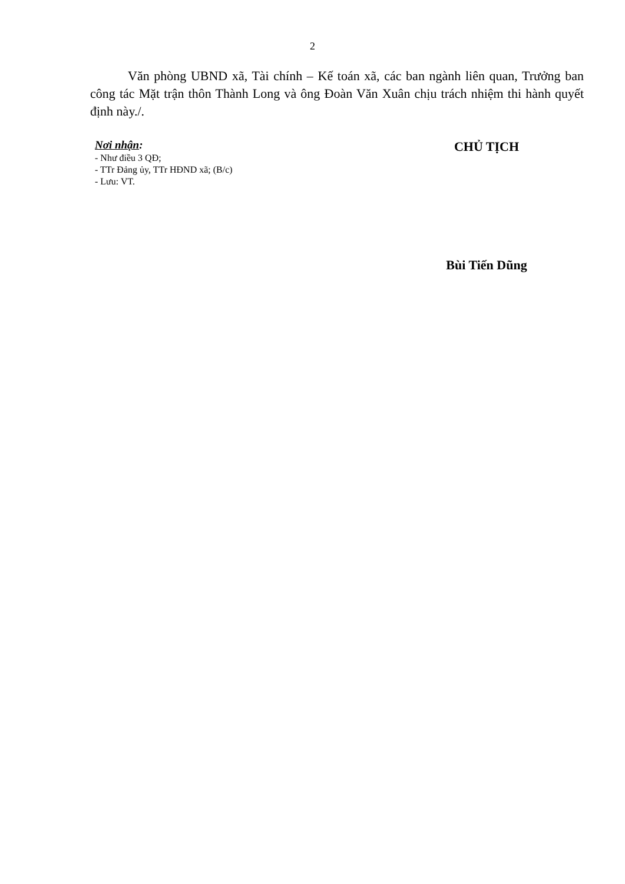2
Văn phòng UBND xã, Tài chính – Kế toán xã, các ban ngành liên quan, Trưởng ban công tác Mặt trận thôn Thành Long và ông Đoàn Văn Xuân chịu trách nhiệm thi hành quyết định này./.
Nơi nhận:
- Như điều 3 QĐ;
- TTr Đảng ủy, TTr HĐND xã; (B/c)
- Lưu: VT.
CHỦ TỊCH
Bùi Tiến Dũng